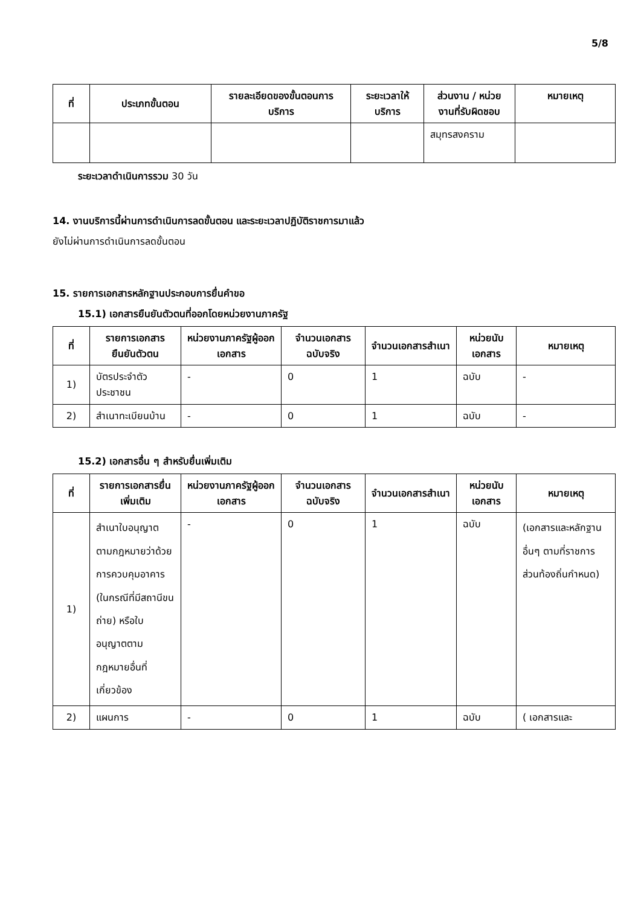5/8
| ที่ | ประเภทขั้นตอน | รายละเอียดของขั้นตอนการบริการ | ระยะเวลาให้บริการ | ส่วนงาน / หน่วยงานที่รับผิดชอบ | หมายเหตุ |
| --- | --- | --- | --- | --- | --- |
| | | | | สมุทรสงคราม | |
ระยะเวลาดำเนินการรวม 30 วัน
14. งานบริการนี้ผ่านการดำเนินการลดขั้นตอน และระยะเวลาปฏิบัติราชการมาแล้ว
ยังไม่ผ่านการดำเนินการลดขั้นตอน
15. รายการเอกสารหลักฐานประกอบการยื่นคำขอ
15.1) เอกสารยืนยันตัวตนที่ออกโดยหน่วยงานภาครัฐ
| ที่ | รายการเอกสารยืนยันตัวตน | หน่วยงานภาครัฐผู้ออกเอกสาร | จำนวนเอกสารฉบับจริง | จำนวนเอกสารสำเนา | หน่วยนับเอกสาร | หมายเหตุ |
| --- | --- | --- | --- | --- | --- | --- |
| 1) | บัตรประจำตัวประชาชน | - | 0 | 1 | ฉบับ | - |
| 2) | สำเนาทะเบียนบ้าน | - | 0 | 1 | ฉบับ | - |
15.2) เอกสารอื่น ๆ สำหรับยื่นเพิ่มเติม
| ที่ | รายการเอกสารยื่นเพิ่มเติม | หน่วยงานภาครัฐผู้ออกเอกสาร | จำนวนเอกสารฉบับจริง | จำนวนเอกสารสำเนา | หน่วยนับเอกสาร | หมายเหตุ |
| --- | --- | --- | --- | --- | --- | --- |
| 1) | สำเนาใบอนุญาตตามกฎหมายว่าด้วยการควบคุมอาคาร (ในกรณีที่มีสถานีขนถ่าย) หรือใบอนุญาตตามกฎหมายอื่นที่เกี่ยวข้อง | - | 0 | 1 | ฉบับ | (เอกสารและหลักฐานอื่นๆ ตามที่ราชการส่วนท้องถิ่นกำหนด) |
| 2) | แผนการ | - | 0 | 1 | ฉบับ | ( เอกสารและ |